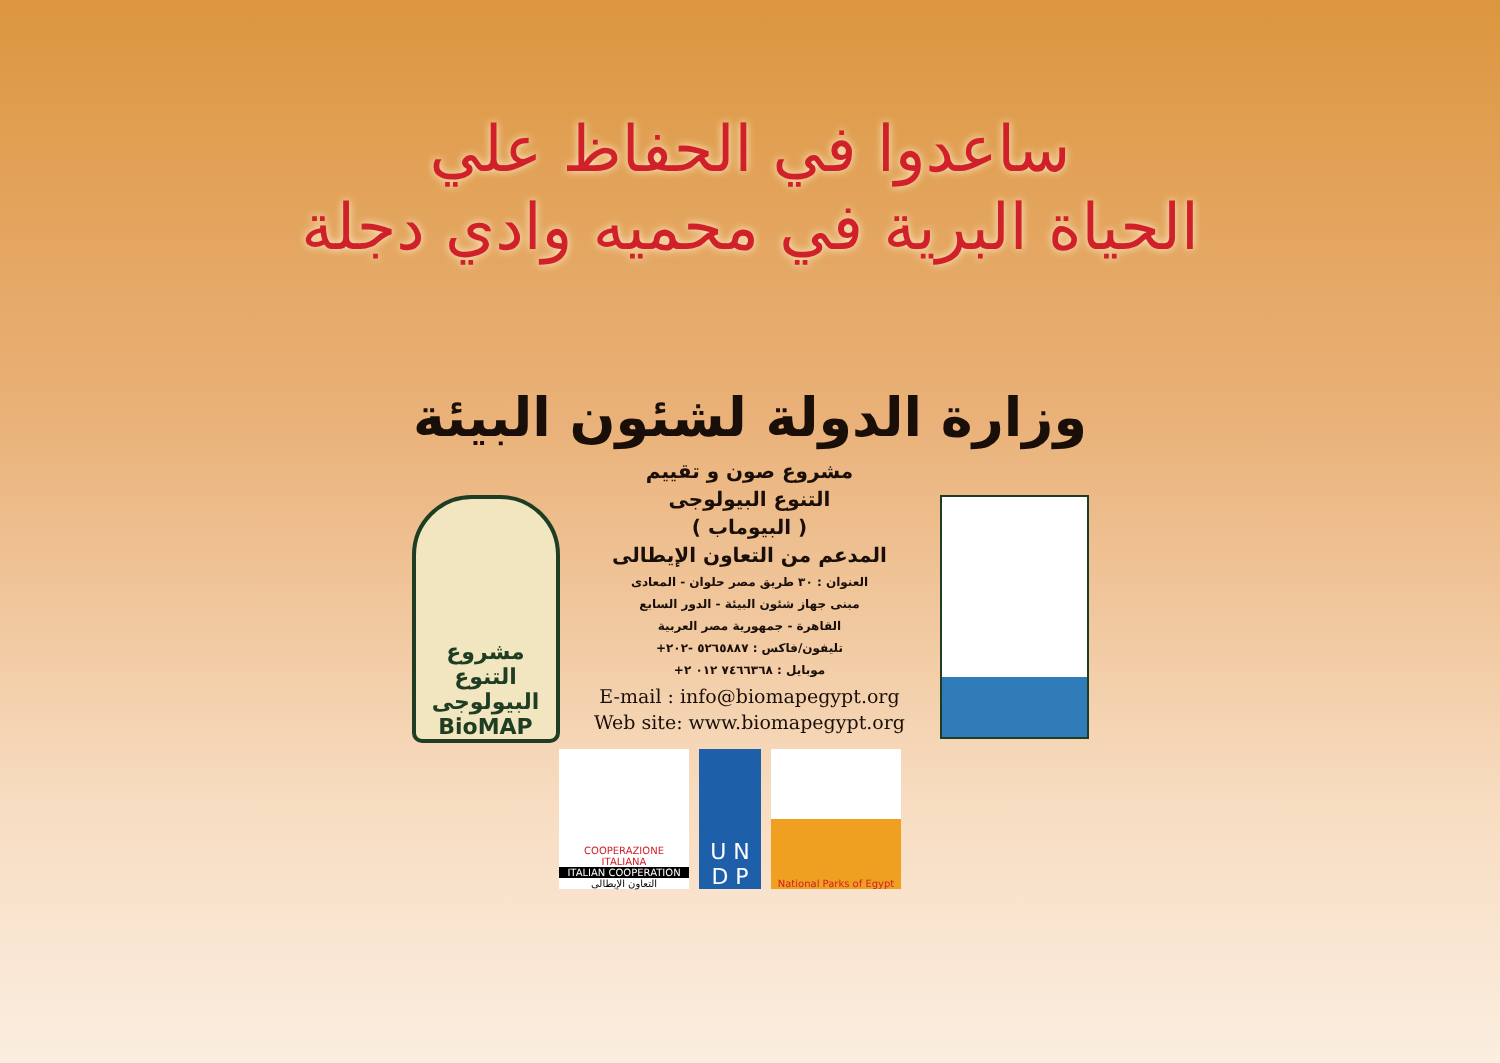ساعدوا في الحفاظ علي
الحياة البرية في محميه وادي دجلة
وزارة الدولة لشئون البيئة
مشروع التنوع البيولوجى
BioMAP
مشروع صون و تقييم
التنوع البيولوجى
( البيوماب )
المدعم من التعاون الإيطالى
العنوان : ٣٠ طريق مصر حلوان - المعادى
مبنى جهاز شئون البيئة - الدور السابع
القاهرة - جمهورية مصر العربية
تليفون/فاكس : ٥٢٦٥٨٨٧ -٢٠٢+
موبايل : ٧٤٦٦٣٦٨ ٠١٢ ٢+
E-mail : info@biomapegypt.org
Web site: www.biomapegypt.org
COOPERAZIONE
ITALIANA
ITALIAN COOPERATION
التعاون الإيطالى
U N
D P
National Parks of Egypt